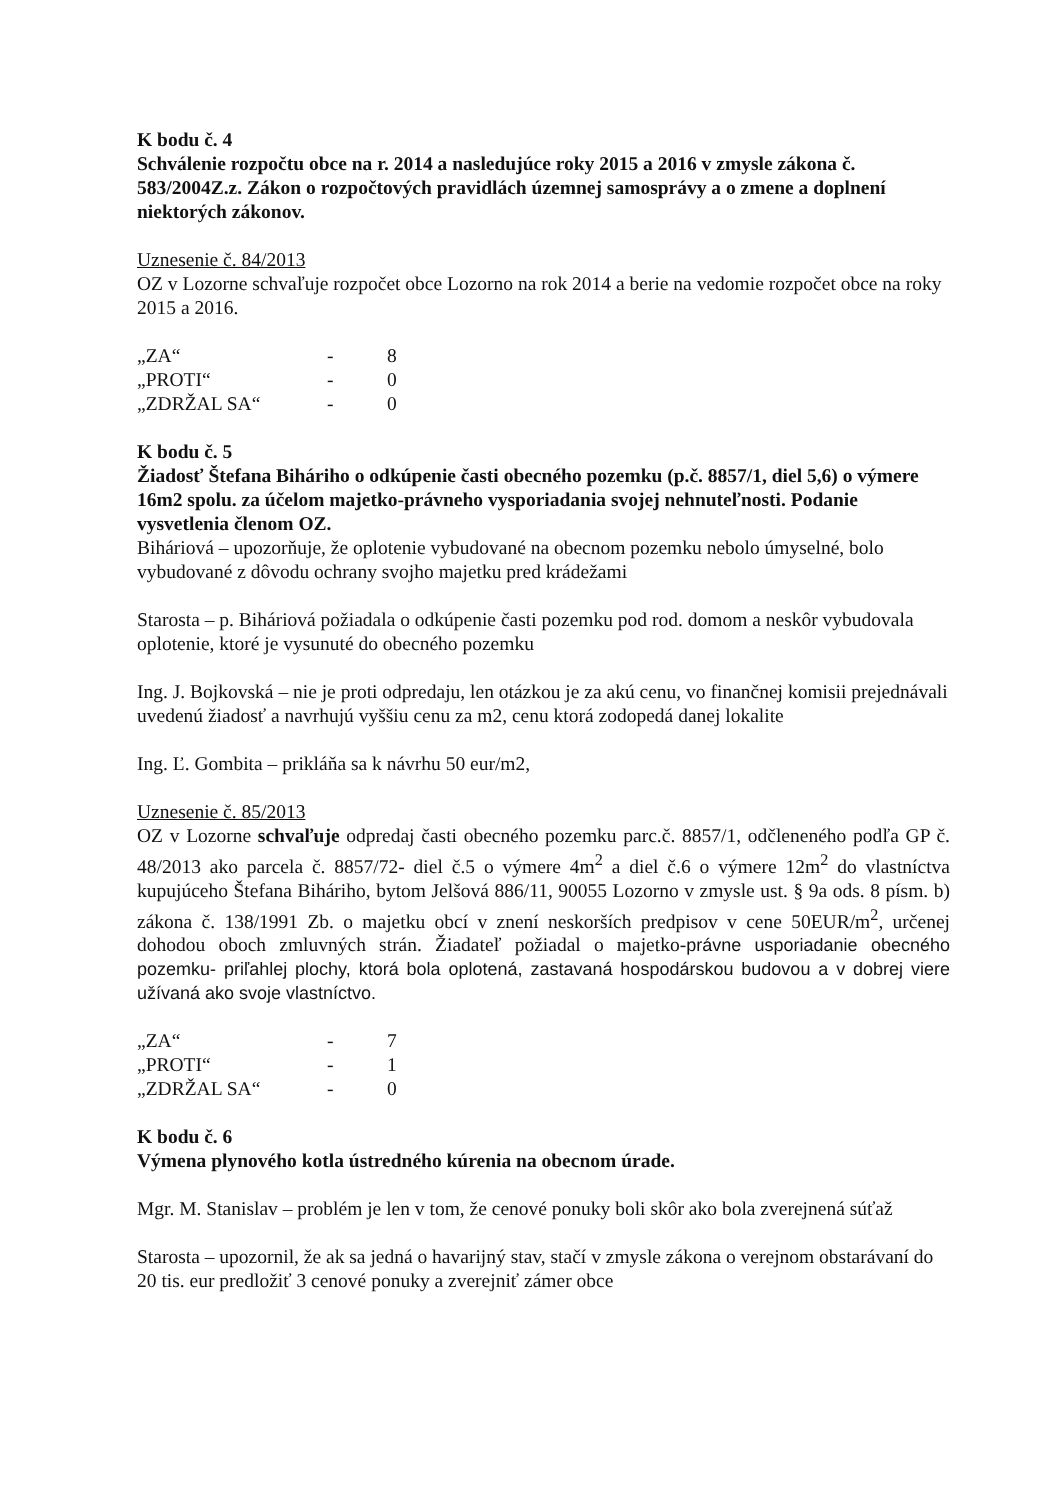K bodu č. 4
Schválenie rozpočtu obce na r. 2014 a nasledujúce roky 2015 a 2016 v zmysle zákona č. 583/2004Z.z. Zákon o rozpočtových pravidlách územnej samosprávy a o zmene a doplnení niektorých zákonov.
Uznesenie č. 84/2013
OZ v Lozorne schvaľuje rozpočet obce Lozorno na rok 2014 a berie na vedomie rozpočet obce na roky 2015 a 2016.
| „ZA“ | - | 8 |
| „PROTI“ | - | 0 |
| „ZDRŽAL SA“ | - | 0 |
K bodu č. 5
Žiadosť Štefana Biháriho o odkúpenie časti obecného pozemku (p.č. 8857/1, diel 5,6) o výmere 16m2 spolu. za účelom majetko-právneho vysporiadania svojej nehnuteľnosti. Podanie vysvetlenia členom OZ.
Biháriová – upozorňuje, že oplotenie vybudované na obecnom pozemku nebolo úmyselné, bolo vybudované z dôvodu ochrany svojho majetku pred krádežami
Starosta – p. Biháriová požiadala o odkúpenie časti pozemku pod rod. domom a neskôr vybudovala oplotenie, ktoré je vysunuté do obecného pozemku
Ing. J. Bojkovská – nie je proti odpredaju, len otázkou je za akú cenu, vo finančnej komisii prejednávali uvedenú žiadosť a navrhujú vyššiu cenu za m2, cenu ktorá zodopedá danej lokalite
Ing. Ľ. Gombita – prikláňa sa k návrhu 50 eur/m2,
Uznesenie č. 85/2013
OZ v Lozorne schvaľuje odpredaj časti obecného pozemku parc.č. 8857/1, odčleneného podľa GP č. 48/2013 ako parcela č. 8857/72- diel č.5 o výmere 4m<sup>2</sup> a diel č.6 o výmere 12m<sup>2</sup> do vlastníctva kupujúceho Štefana Biháriho, bytom Jelšová 886/11, 90055 Lozorno v zmysle ust. § 9a ods. 8 písm. b) zákona č. 138/1991 Zb. o majetku obcí v znení neskorších predpisov v cene 50EUR/m<sup>2</sup>, určenej dohodou oboch zmluvných strán. Žiadateľ požiadal o majetko-právne usporiadanie obecného pozemku- priľahlej plochy, ktorá bola oplotená, zastavaná hospodárskou budovou a v dobrej viere užívaná ako svoje vlastníctvo.
| „ZA“ | - | 7 |
| „PROTI“ | - | 1 |
| „ZDRŽAL SA“ | - | 0 |
K bodu č. 6
Výmena plynového kotla ústredného kúrenia na obecnom úrade.
Mgr. M. Stanislav – problém je len v tom, že cenové ponuky boli skôr ako bola zverejnená súťaž
Starosta – upozornil, že ak sa jedná o havarijný stav, stačí v zmysle zákona o verejnom obstarávaní do 20 tis. eur predložiť 3 cenové ponuky a zverejniť zámer obce